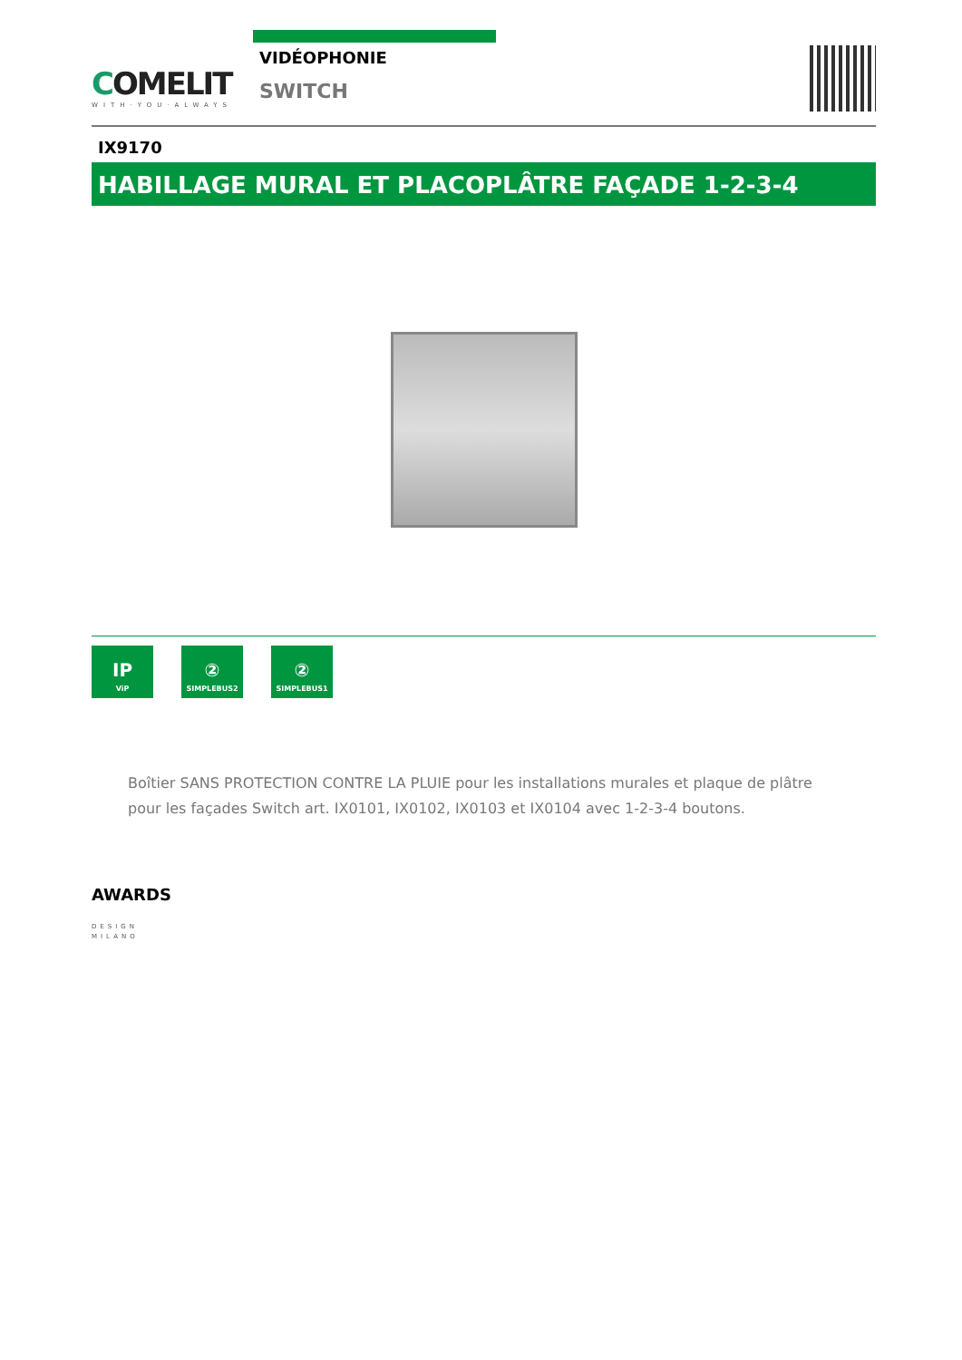COMELIT
WITH·YOU·ALWAYS
VIDÉOPHONIE
SWITCH
IX9170
HABILLAGE MURAL ET PLACOPLÂTRE FAÇADE 1-2-3-4
IP
ViP
②
SIMPLEBUS2
②
SIMPLEBUS1
Boîtier SANS PROTECTION CONTRE LA PLUIE pour les installations murales et plaque de plâtre pour les façades Switch art. IX0101, IX0102, IX0103 et IX0104 avec 1-2-3-4 boutons.
AWARDS
DESIGN
MILANO